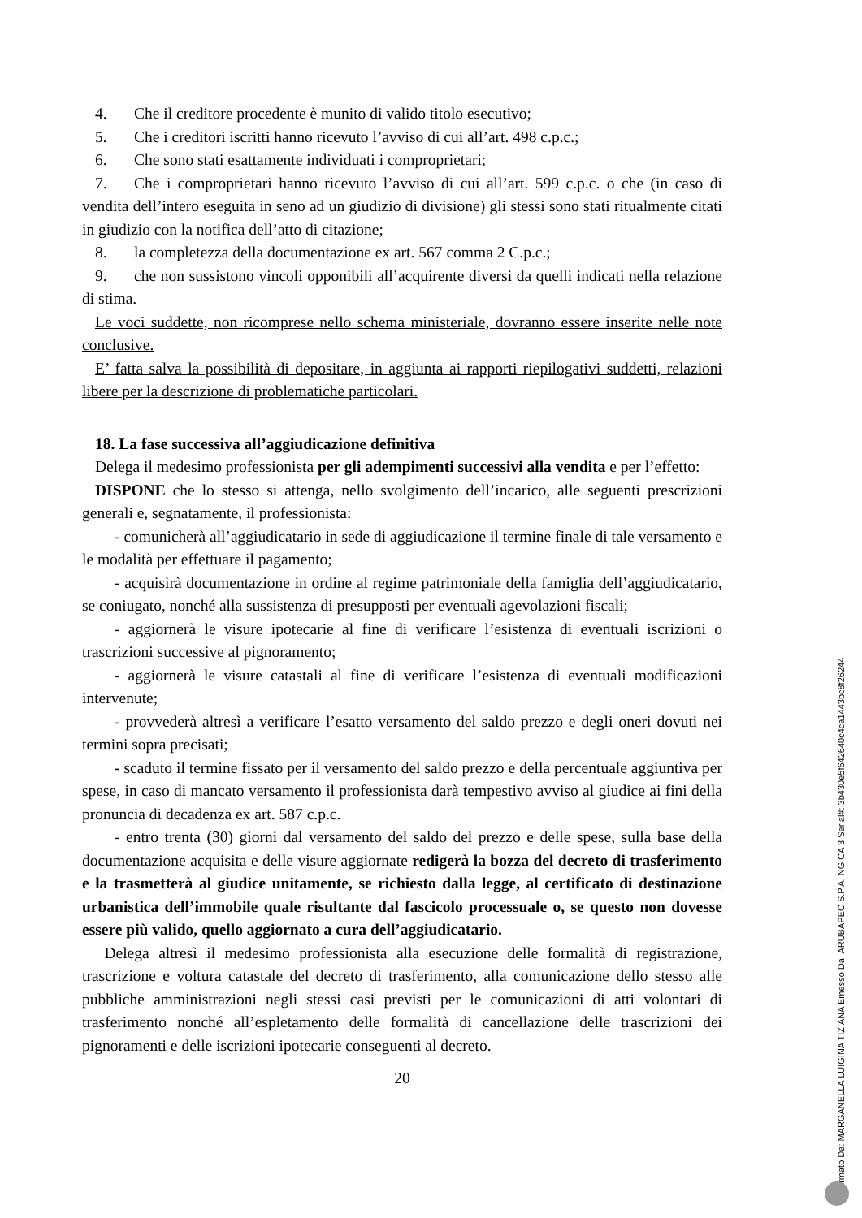4. Che il creditore procedente è munito di valido titolo esecutivo;
5. Che i creditori iscritti hanno ricevuto l’avviso di cui all’art. 498 c.p.c.;
6. Che sono stati esattamente individuati i comproprietari;
7. Che i comproprietari hanno ricevuto l’avviso di cui all’art. 599 c.p.c. o che (in caso di vendita dell’intero eseguita in seno ad un giudizio di divisione) gli stessi sono stati ritualmente citati in giudizio con la notifica dell’atto di citazione;
8. la completezza della documentazione ex art. 567 comma 2 C.p.c.;
9. che non sussistono vincoli opponibili all’acquirente diversi da quelli indicati nella relazione di stima.
Le voci suddette, non ricomprese nello schema ministeriale, dovranno essere inserite nelle note conclusive.
E’ fatta salva la possibilità di depositare, in aggiunta ai rapporti riepilogativi suddetti, relazioni libere per la descrizione di problematiche particolari.
18. La fase successiva all’aggiudicazione definitiva
Delega il medesimo professionista per gli adempimenti successivi alla vendita e per l’effetto:
DISPONE che lo stesso si attenga, nello svolgimento dell’incarico, alle seguenti prescrizioni generali e, segnatamente, il professionista:
- comunicherà all’aggiudicatario in sede di aggiudicazione il termine finale di tale versamento e le modalità per effettuare il pagamento;
- acquisirà documentazione in ordine al regime patrimoniale della famiglia dell’aggiudicatario, se coniugato, nonché alla sussistenza di presupposti per eventuali agevolazioni fiscali;
- aggiornerà le visure ipotecarie al fine di verificare l’esistenza di eventuali iscrizioni o trascrizioni successive al pignoramento;
- aggiornerà le visure catastali al fine di verificare l’esistenza di eventuali modificazioni intervenute;
- provvederà altresì a verificare l’esatto versamento del saldo prezzo e degli oneri dovuti nei termini sopra precisati;
- scaduto il termine fissato per il versamento del saldo prezzo e della percentuale aggiuntiva per spese, in caso di mancato versamento il professionista darà tempestivo avviso al giudice ai fini della pronuncia di decadenza ex art. 587 c.p.c.
- entro trenta (30) giorni dal versamento del saldo del prezzo e delle spese, sulla base della documentazione acquisita e delle visure aggiornate redigerà la bozza del decreto di trasferimento e la trasmetterà al giudice unitamente, se richiesto dalla legge, al certificato di destinazione urbanistica dell’immobile quale risultante dal fascicolo processuale o, se questo non dovesse essere più valido, quello aggiornato a cura dell’aggiudicatario.
Delega altresì il medesimo professionista alla esecuzione delle formalità di registrazione, trascrizione e voltura catastale del decreto di trasferimento, alla comunicazione dello stesso alle pubbliche amministrazioni negli stessi casi previsti per le comunicazioni di atti volontari di trasferimento nonché all’espletamento delle formalità di cancellazione delle trascrizioni dei pignoramenti e delle iscrizioni ipotecarie conseguenti al decreto.
20
Firmato Da: MARGANELLA LUIGINA TIZIANA Emesso Da: ARUBAPEC S.P.A. NG CA 3 Serial#: 3b430e5f642640c4ca1443bc8f26244